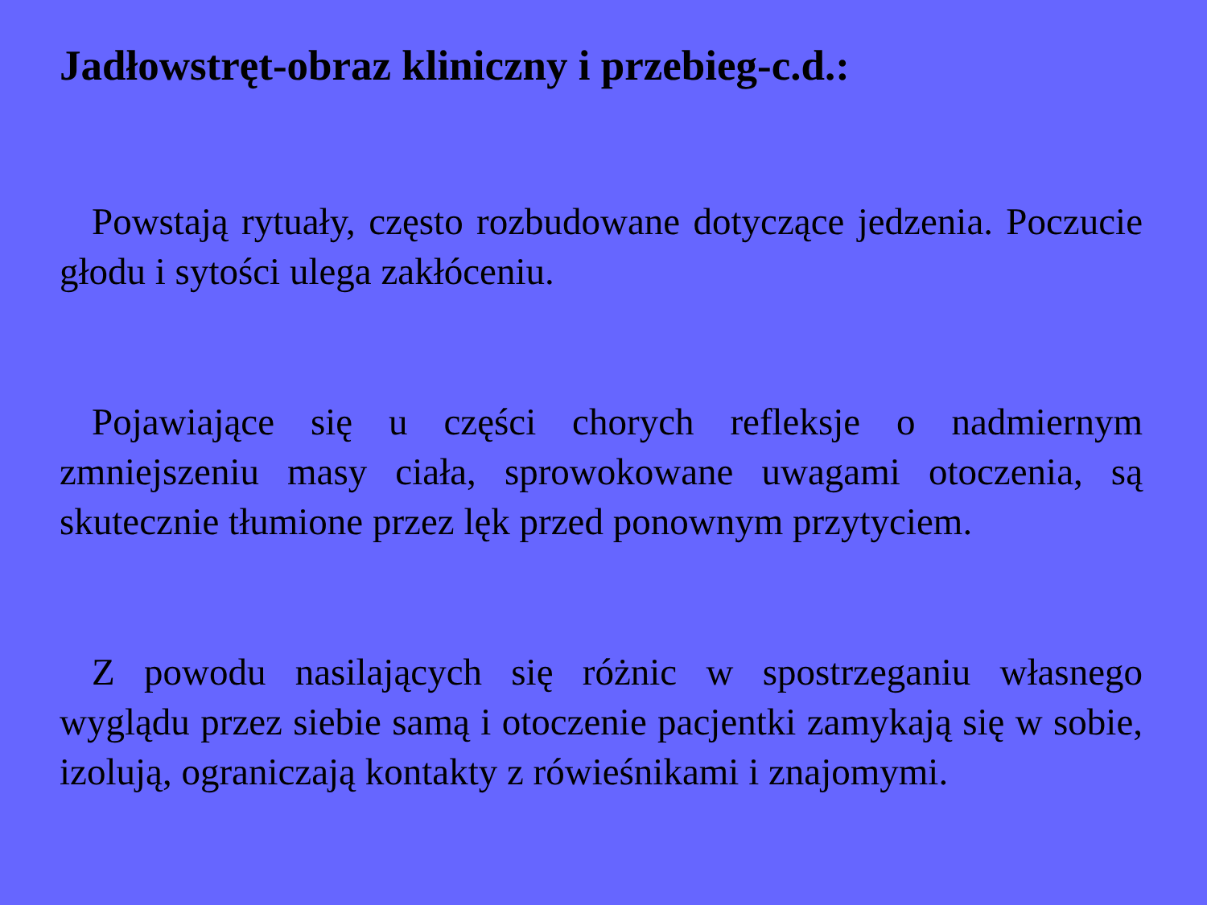Jadłowstręt-obraz kliniczny i przebieg-c.d.:
Powstają rytuały, często rozbudowane dotyczące jedzenia. Poczucie głodu i sytości ulega zakłóceniu.
Pojawiające się u części chorych refleksje o nadmiernym zmniejszeniu masy ciała, sprowokowane uwagami otoczenia, są skutecznie tłumione przez lęk przed ponownym przytyciem.
Z powodu nasilających się różnic w spostrzeganiu własnego wyglądu przez siebie samą i otoczenie pacjentki zamykają się w sobie, izolują, ograniczają kontakty z rówieśnikami i znajomymi.